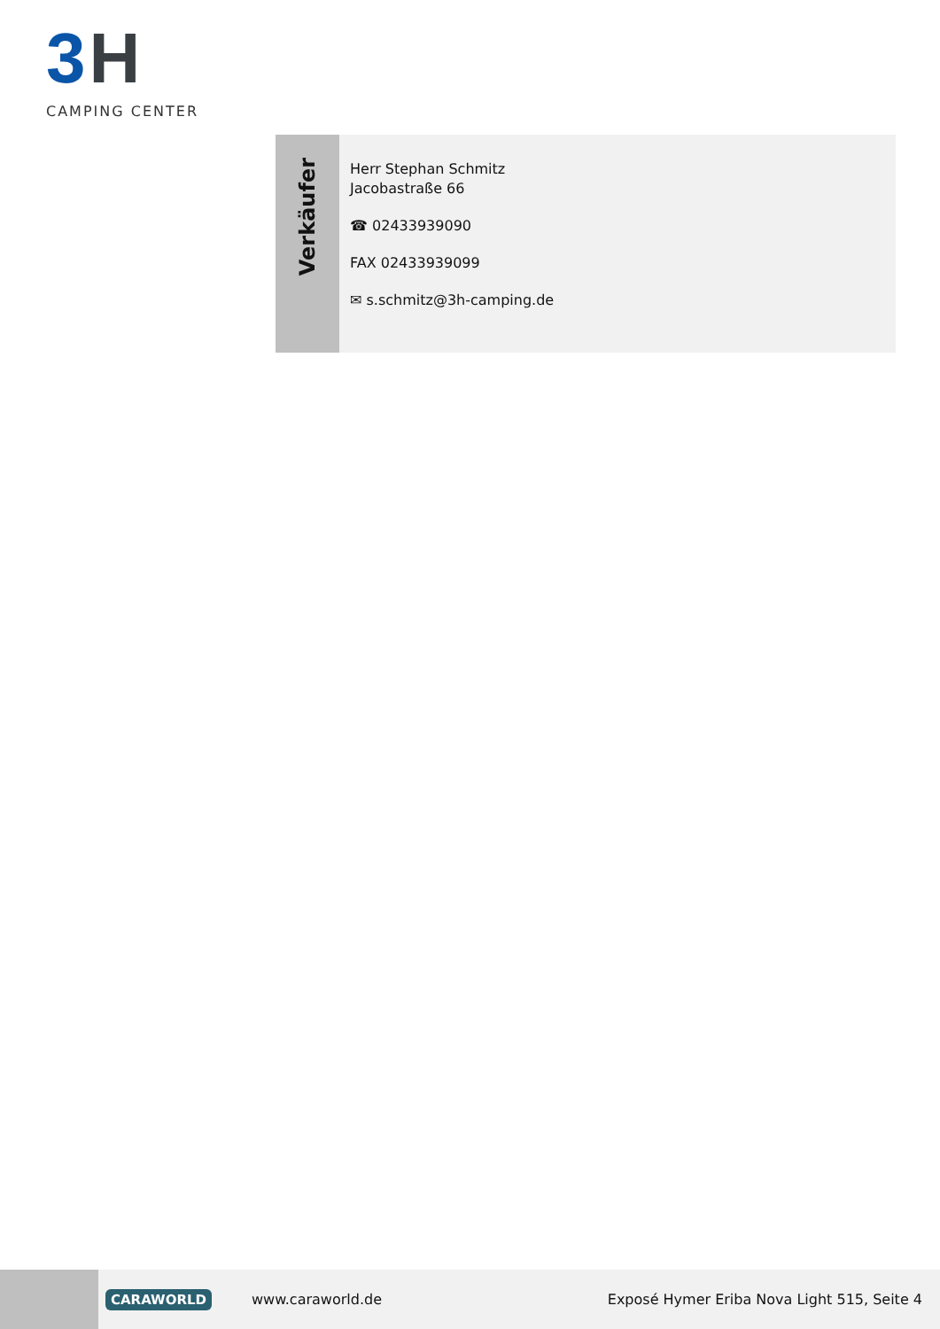3 H
CAMPING CENTER
Verkäufer
Herr Stephan Schmitz
Jacobastraße 66
☎ 02433939090
FAX 02433939099
✉ s.schmitz@3h-camping.de
CARAWORLD
www.caraworld.de
Exposé Hymer Eriba Nova Light 515, Seite 4